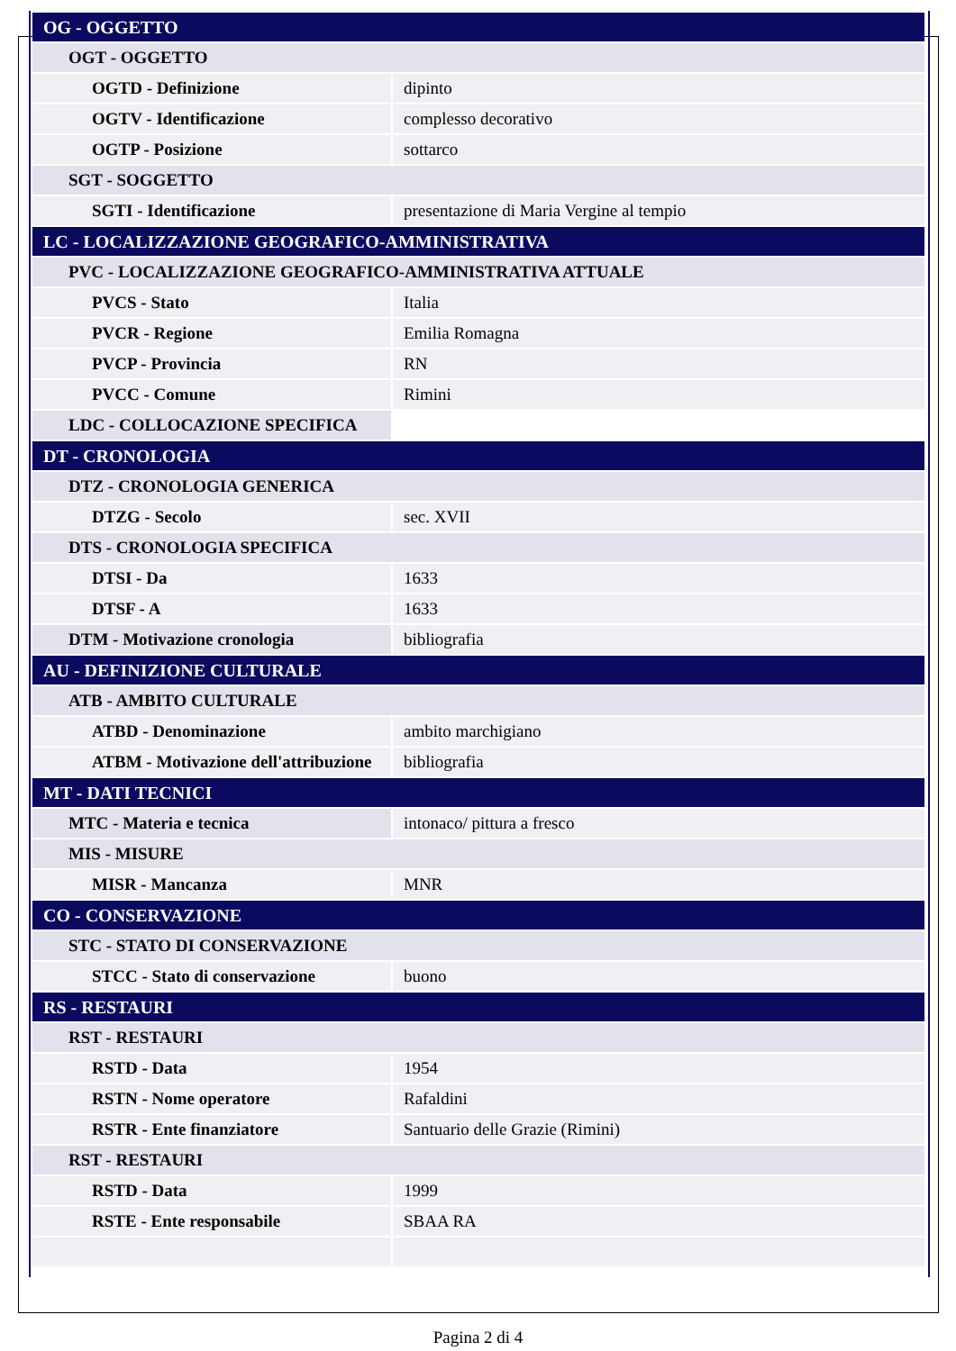| OG - OGGETTO | |
| OGT - OGGETTO | |
| OGTD - Definizione | dipinto |
| OGTV - Identificazione | complesso decorativo |
| OGTP - Posizione | sottarco |
| SGT - SOGGETTO | |
| SGTI - Identificazione | presentazione di Maria Vergine al tempio |
| LC - LOCALIZZAZIONE GEOGRAFICO-AMMINISTRATIVA | |
| PVC - LOCALIZZAZIONE GEOGRAFICO-AMMINISTRATIVA ATTUALE | |
| PVCS - Stato | Italia |
| PVCR - Regione | Emilia Romagna |
| PVCP - Provincia | RN |
| PVCC - Comune | Rimini |
| LDC - COLLOCAZIONE SPECIFICA | |
| DT - CRONOLOGIA | |
| DTZ - CRONOLOGIA GENERICA | |
| DTZG - Secolo | sec. XVII |
| DTS - CRONOLOGIA SPECIFICA | |
| DTSI - Da | 1633 |
| DTSF - A | 1633 |
| DTM - Motivazione cronologia | bibliografia |
| AU - DEFINIZIONE CULTURALE | |
| ATB - AMBITO CULTURALE | |
| ATBD - Denominazione | ambito marchigiano |
| ATBM - Motivazione dell'attribuzione | bibliografia |
| MT - DATI TECNICI | |
| MTC - Materia e tecnica | intonaco/ pittura a fresco |
| MIS - MISURE | |
| MISR - Mancanza | MNR |
| CO - CONSERVAZIONE | |
| STC - STATO DI CONSERVAZIONE | |
| STCC - Stato di conservazione | buono |
| RS - RESTAURI | |
| RST - RESTAURI | |
| RSTD - Data | 1954 |
| RSTN - Nome operatore | Rafaldini |
| RSTR - Ente finanziatore | Santuario delle Grazie (Rimini) |
| RST - RESTAURI | |
| RSTD - Data | 1999 |
| RSTE - Ente responsabile | SBAA RA |
Pagina 2 di 4